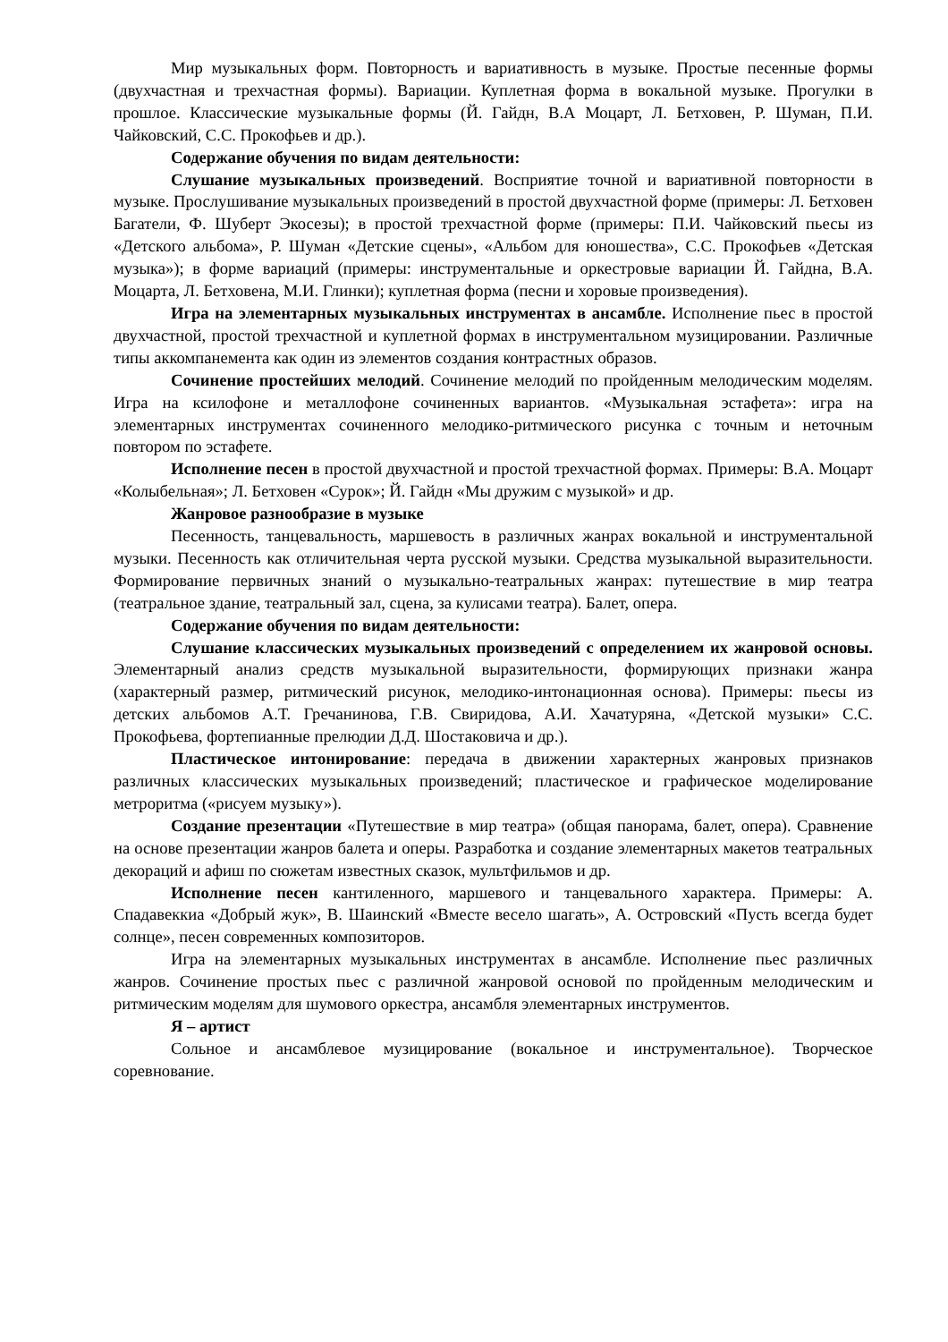Мир музыкальных форм. Повторность и вариативность в музыке. Простые песенные формы (двухчастная и трехчастная формы). Вариации. Куплетная форма в вокальной музыке. Прогулки в прошлое. Классические музыкальные формы (Й. Гайдн, В.А Моцарт, Л. Бетховен, Р. Шуман, П.И. Чайковский, С.С. Прокофьев и др.).
Содержание обучения по видам деятельности:
Слушание музыкальных произведений. Восприятие точной и вариативной повторности в музыке. Прослушивание музыкальных произведений в простой двухчастной форме (примеры: Л. Бетховен Багатели, Ф. Шуберт Экосезы); в простой трехчастной форме (примеры: П.И. Чайковский пьесы из «Детского альбома», Р. Шуман «Детские сцены», «Альбом для юношества», С.С. Прокофьев «Детская музыка»); в форме вариаций (примеры: инструментальные и оркестровые вариации Й. Гайдна, В.А. Моцарта, Л. Бетховена, М.И. Глинки); куплетная форма (песни и хоровые произведения).
Игра на элементарных музыкальных инструментах в ансамбле. Исполнение пьес в простой двухчастной, простой трехчастной и куплетной формах в инструментальном музицировании. Различные типы аккомпанемента как один из элементов создания контрастных образов.
Сочинение простейших мелодий. Сочинение мелодий по пройденным мелодическим моделям. Игра на ксилофоне и металлофоне сочиненных вариантов. «Музыкальная эстафета»: игра на элементарных инструментах сочиненного мелодико-ритмического рисунка с точным и неточным повтором по эстафете.
Исполнение песен в простой двухчастной и простой трехчастной формах. Примеры: В.А. Моцарт «Колыбельная»; Л. Бетховен «Сурок»; Й. Гайдн «Мы дружим с музыкой» и др.
Жанровое разнообразие в музыке
Песенность, танцевальность, маршевость в различных жанрах вокальной и инструментальной музыки. Песенность как отличительная черта русской музыки. Средства музыкальной выразительности. Формирование первичных знаний о музыкально-театральных жанрах: путешествие в мир театра (театральное здание, театральный зал, сцена, за кулисами театра). Балет, опера.
Содержание обучения по видам деятельности:
Слушание классических музыкальных произведений с определением их жанровой основы. Элементарный анализ средств музыкальной выразительности, формирующих признаки жанра (характерный размер, ритмический рисунок, мелодико-интонационная основа). Примеры: пьесы из детских альбомов А.Т. Гречанинова, Г.В. Свиридова, А.И. Хачатуряна, «Детской музыки» С.С. Прокофьева, фортепианные прелюдии Д.Д. Шостаковича и др.).
Пластическое интонирование: передача в движении характерных жанровых признаков различных классических музыкальных произведений; пластическое и графическое моделирование метроритма («рисуем музыку»).
Создание презентации «Путешествие в мир театра» (общая панорама, балет, опера). Сравнение на основе презентации жанров балета и оперы. Разработка и создание элементарных макетов театральных декораций и афиш по сюжетам известных сказок, мультфильмов и др.
Исполнение песен кантиленного, маршевого и танцевального характера. Примеры: А. Спадавеккиа «Добрый жук», В. Шаинский «Вместе весело шагать», А. Островский «Пусть всегда будет солнце», песен современных композиторов.
Игра на элементарных музыкальных инструментах в ансамбле. Исполнение пьес различных жанров. Сочинение простых пьес с различной жанровой основой по пройденным мелодическим и ритмическим моделям для шумового оркестра, ансамбля элементарных инструментов.
Я – артист
Сольное и ансамблевое музицирование (вокальное и инструментальное). Творческое соревнование.